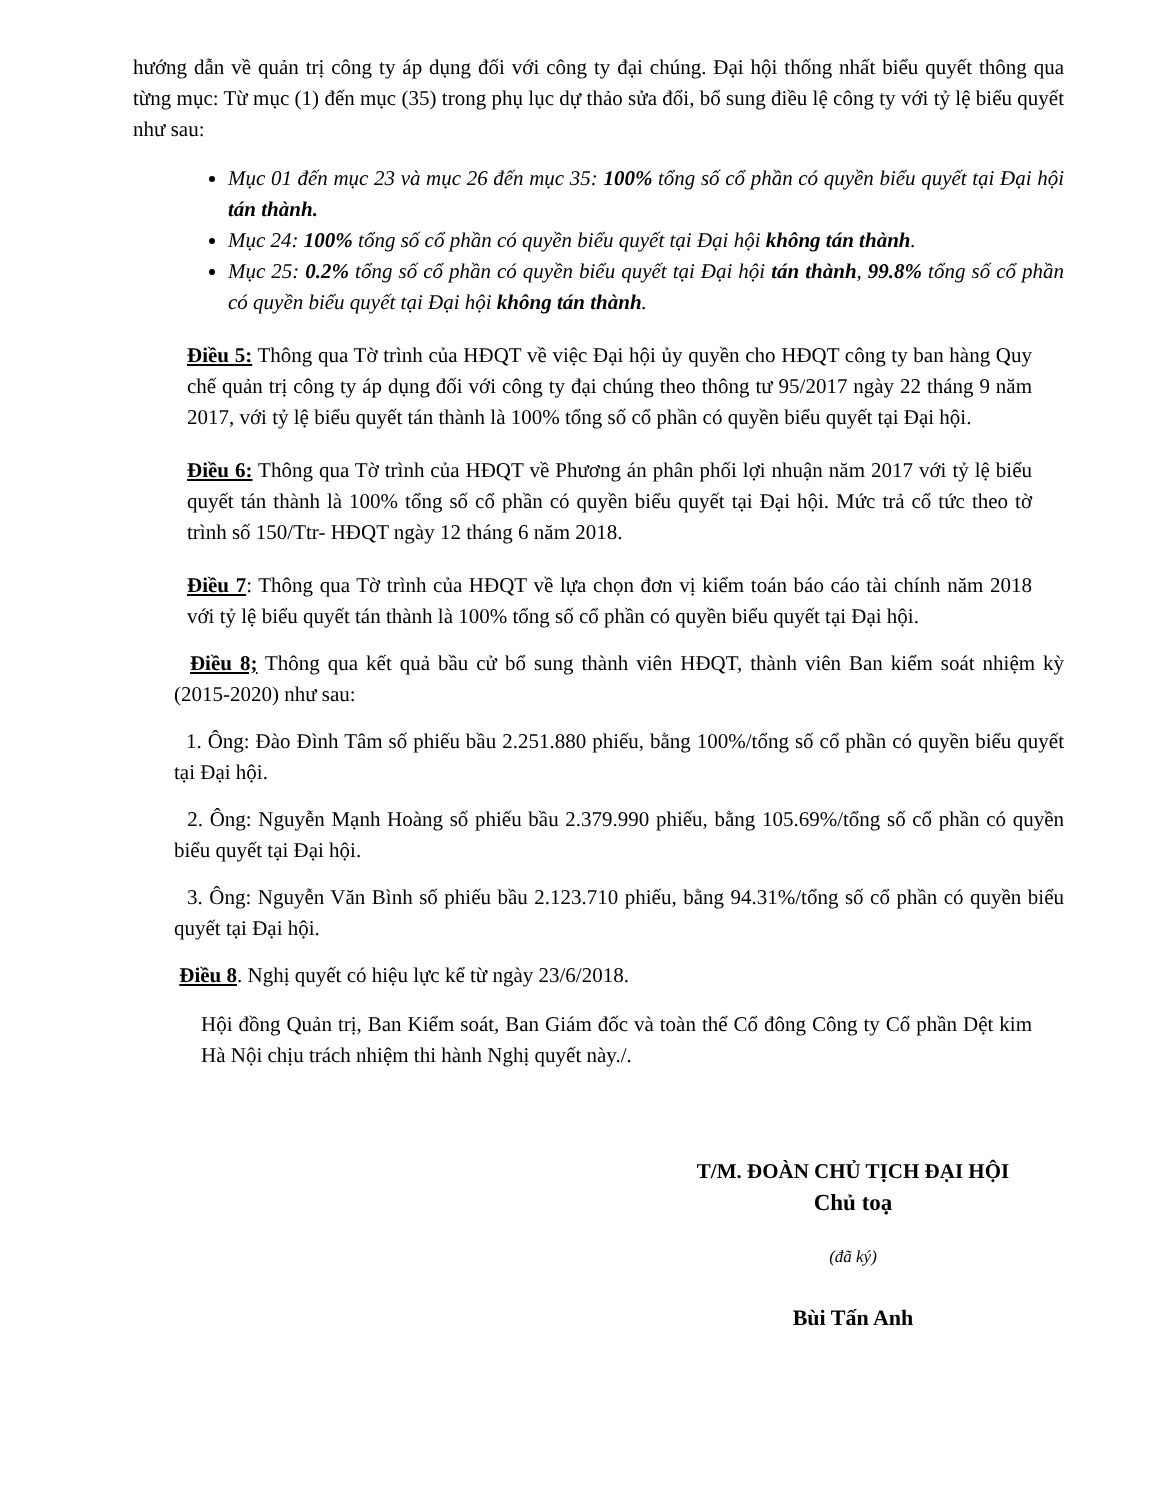hướng dẫn về quản trị công ty áp dụng đối với công ty đại chúng. Đại hội thống nhất biểu quyết thông qua từng mục: Từ mục (1) đến mục (35) trong phụ lục dự thảo sửa đổi, bổ sung điều lệ công ty với tỷ lệ biểu quyết như sau:
Mục 01 đến mục 23 và mục 26 đến mục 35: 100% tổng số cổ phần có quyền biểu quyết tại Đại hội tán thành.
Mục 24: 100% tổng số cổ phần có quyền biểu quyết tại Đại hội không tán thành.
Mục 25: 0.2% tổng số cổ phần có quyền biểu quyết tại Đại hội tán thành, 99.8% tổng số cổ phần có quyền biểu quyết tại Đại hội không tán thành.
Điều 5: Thông qua Tờ trình của HĐQT về việc Đại hội ủy quyền cho HĐQT công ty ban hàng Quy chế quản trị công ty áp dụng đối với công ty đại chúng theo thông tư 95/2017 ngày 22 tháng 9 năm 2017, với tỷ lệ biểu quyết tán thành là 100% tổng số cổ phần có quyền biểu quyết tại Đại hội.
Điều 6: Thông qua Tờ trình của HĐQT về Phương án phân phối lợi nhuận năm 2017 với tỷ lệ biểu quyết tán thành là 100% tổng số cổ phần có quyền biểu quyết tại Đại hội. Mức trả cổ tức theo tờ trình số 150/Ttr- HĐQT ngày 12 tháng 6 năm 2018.
Điều 7: Thông qua Tờ trình của HĐQT về lựa chọn đơn vị kiểm toán báo cáo tài chính năm 2018 với tỷ lệ biểu quyết tán thành là 100% tổng số cổ phần có quyền biểu quyết tại Đại hội.
Điều 8; Thông qua kết quả bầu cử bổ sung thành viên HĐQT, thành viên Ban kiểm soát nhiệm kỳ (2015-2020) như sau:
1. Ông: Đào Đình Tâm số phiếu bầu 2.251.880 phiếu, bằng 100%/tổng số cổ phần có quyền biểu quyết tại Đại hội.
2. Ông: Nguyễn Mạnh Hoàng số phiếu bầu 2.379.990 phiếu, bằng 105.69%/tổng số cổ phần có quyền biểu quyết tại Đại hội.
3. Ông: Nguyễn Văn Bình số phiếu bầu 2.123.710 phiếu, bằng 94.31%/tổng số cổ phần có quyền biểu quyết tại Đại hội.
Điều 8. Nghị quyết có hiệu lực kể từ ngày 23/6/2018.
Hội đồng Quản trị, Ban Kiểm soát, Ban Giám đốc và toàn thể Cổ đông Công ty Cổ phần Dệt kim Hà Nội chịu trách nhiệm thi hành Nghị quyết này./.
T/M. ĐOÀN CHỦ TỊCH ĐẠI HỘI
Chủ toạ
(đã ký)
Bùi Tấn Anh